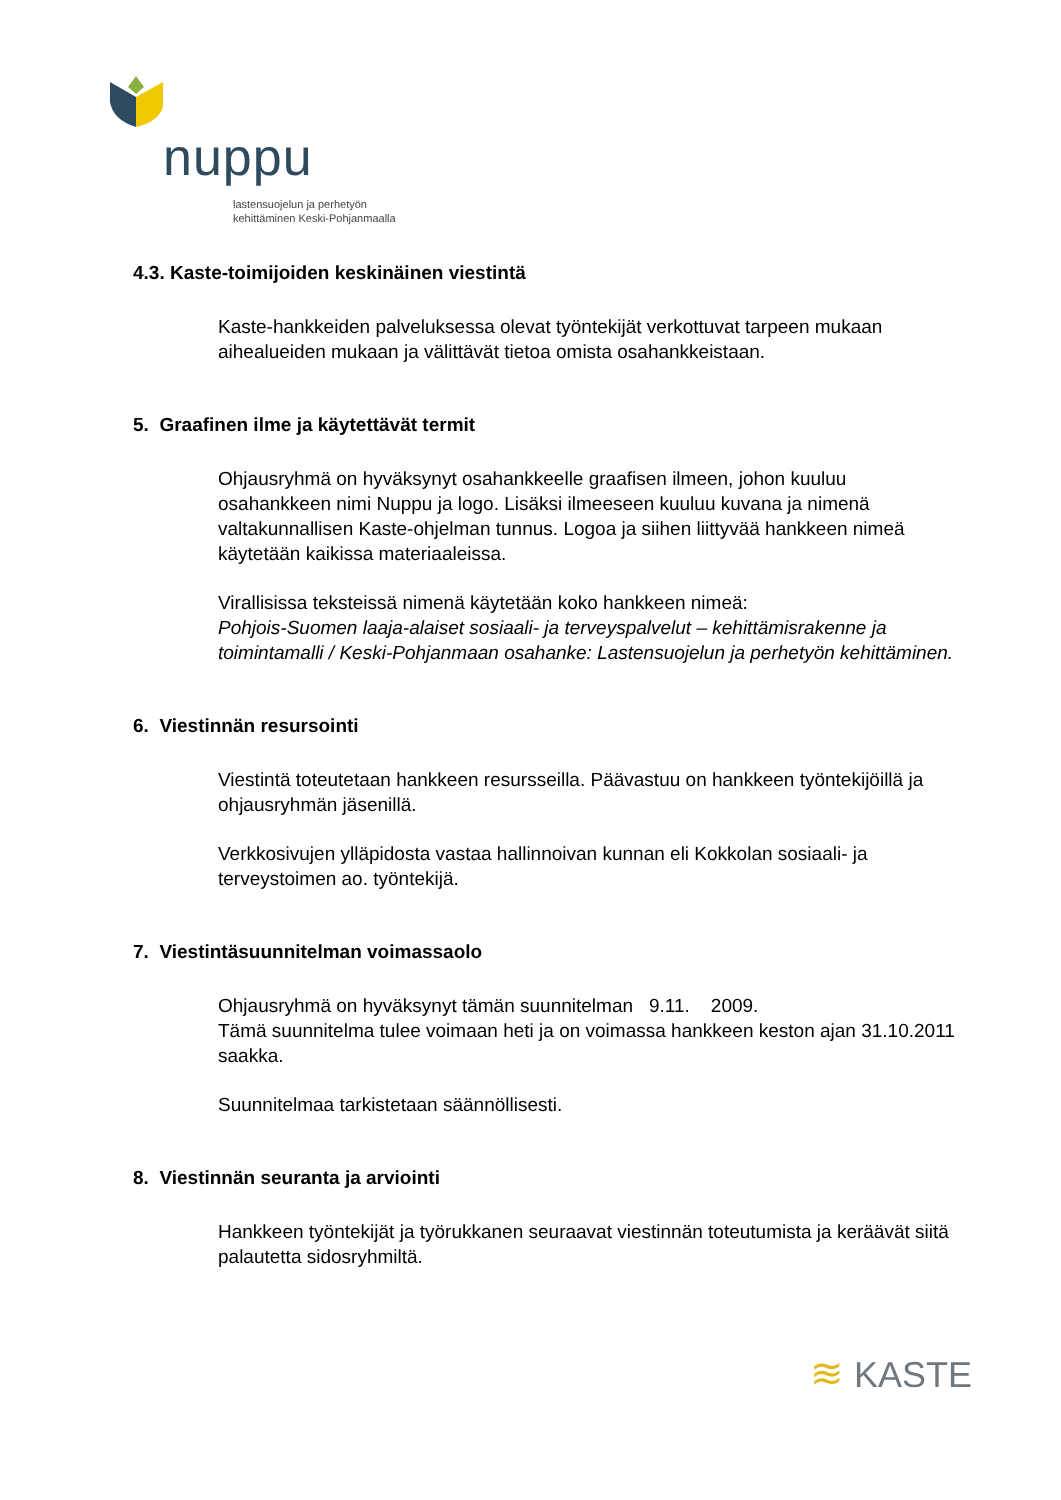nuppu
lastensuojelun ja perhetyön
kehittäminen Keski-Pohjanmaalla
4.3. Kaste-toimijoiden keskinäinen viestintä
Kaste-hankkeiden palveluksessa olevat työntekijät verkottuvat tarpeen mukaan aihealueiden mukaan ja välittävät tietoa omista osahankkeistaan.
5. Graafinen ilme ja käytettävät termit
Ohjausryhmä on hyväksynyt osahankkeelle graafisen ilmeen, johon kuuluu osahankkeen nimi Nuppu ja logo. Lisäksi ilmeeseen kuuluu kuvana ja nimenä valtakunnallisen Kaste-ohjelman tunnus. Logoa ja siihen liittyvää hankkeen nimeä käytetään kaikissa materiaaleissa.
Virallisissa teksteissä nimenä käytetään koko hankkeen nimeä:
Pohjois-Suomen laaja-alaiset sosiaali- ja terveyspalvelut – kehittämisrakenne ja toimintamalli / Keski-Pohjanmaan osahanke: Lastensuojelun ja perhetyön kehittäminen.
6. Viestinnän resursointi
Viestintä toteutetaan hankkeen resursseilla. Päävastuu on hankkeen työntekijöillä ja ohjausryhmän jäsenillä.
Verkkosivujen ylläpidosta vastaa hallinnoivan kunnan eli Kokkolan sosiaali- ja terveystoimen ao. työntekijä.
7. Viestintäsuunnitelman voimassaolo
Ohjausryhmä on hyväksynyt tämän suunnitelman 9.11. 2009.
Tämä suunnitelma tulee voimaan heti ja on voimassa hankkeen keston ajan 31.10.2011 saakka.
Suunnitelmaa tarkistetaan säännöllisesti.
8. Viestinnän seuranta ja arviointi
Hankkeen työntekijät ja työrukkanen seuraavat viestinnän toteutumista ja keräävät siitä palautetta sidosryhmiltä.
≋ KASTE